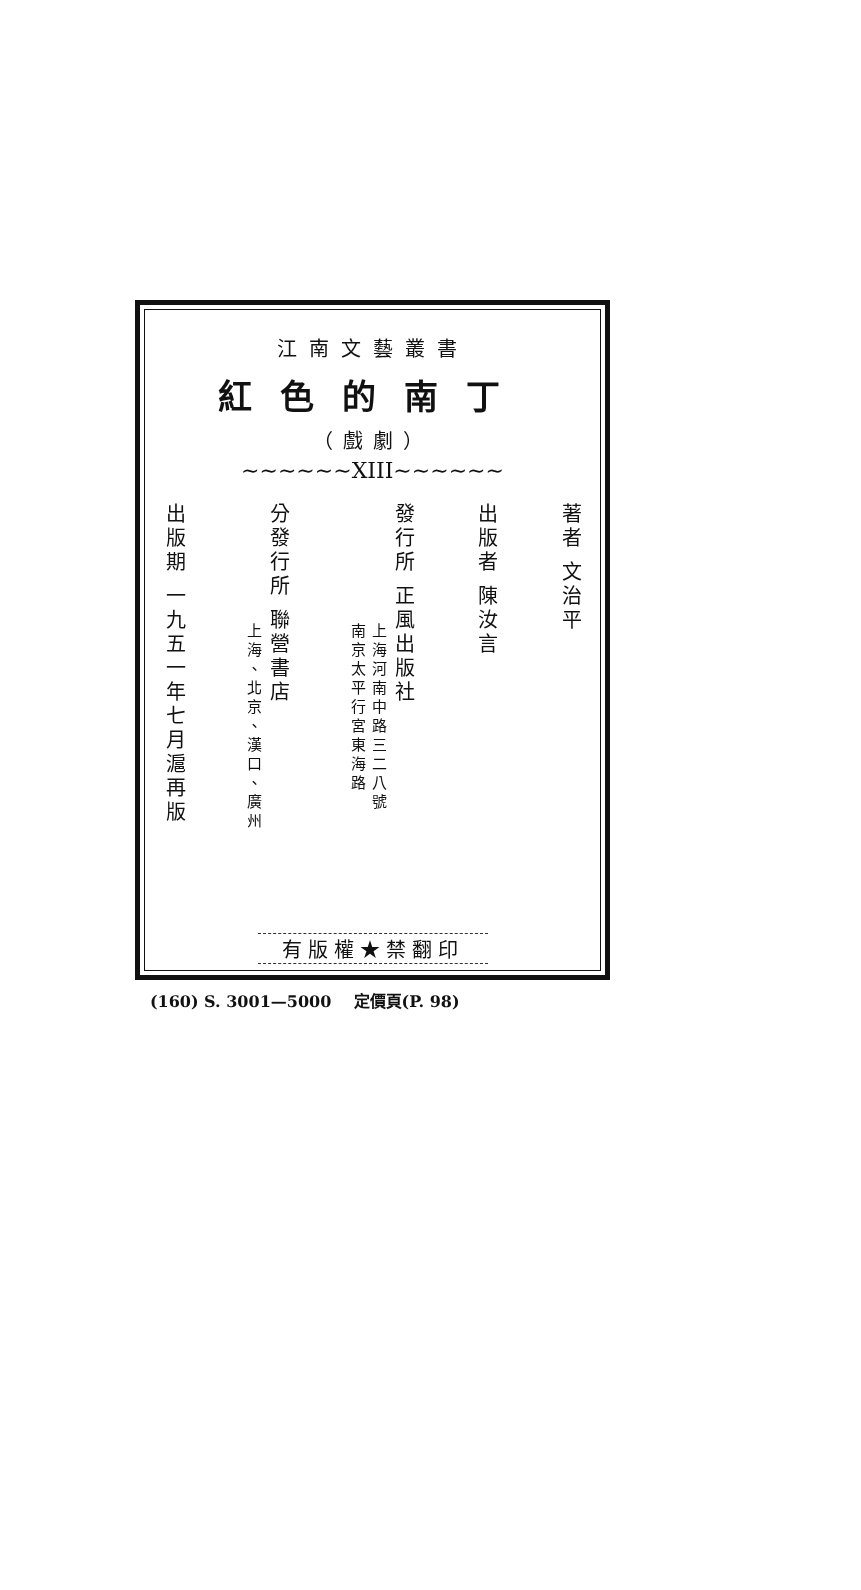江南文藝叢書
紅色的南丁
（戲劇）
~~~~~~XIII~~~~~~
著者 文治平
出版者 陳汝言
發行所 正風出版社
上海河南中路三二八號
南京太平行宮東海路
分發行所 聯營書店
上海、北京、漢口、廣州
出版期 一九五一年七月滬再版
有版權★禁翻印
(160) S. 3001—5000 定價頁(P. 98)